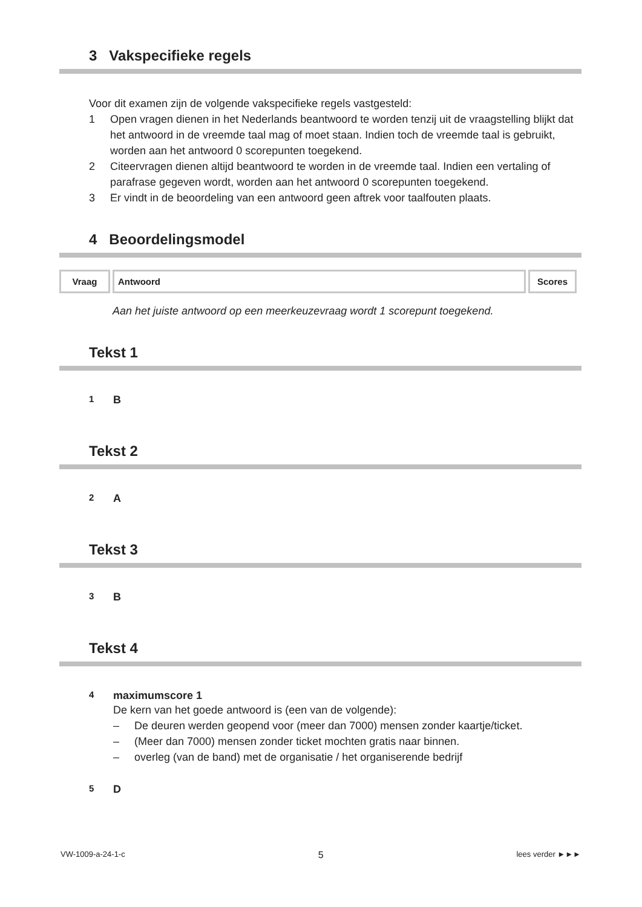3 Vakspecifieke regels
Voor dit examen zijn de volgende vakspecifieke regels vastgesteld:
1 Open vragen dienen in het Nederlands beantwoord te worden tenzij uit de vraagstelling blijkt dat het antwoord in de vreemde taal mag of moet staan. Indien toch de vreemde taal is gebruikt, worden aan het antwoord 0 scorepunten toegekend.
2 Citeervragen dienen altijd beantwoord te worden in de vreemde taal. Indien een vertaling of parafrase gegeven wordt, worden aan het antwoord 0 scorepunten toegekend.
3 Er vindt in de beoordeling van een antwoord geen aftrek voor taalfouten plaats.
4 Beoordelingsmodel
| Vraag | Antwoord | Scores |
Aan het juiste antwoord op een meerkeuzevraag wordt 1 scorepunt toegekend.
Tekst 1
1 B
Tekst 2
2 A
Tekst 3
3 B
Tekst 4
4 maximumscore 1
De kern van het goede antwoord is (een van de volgende):
– De deuren werden geopend voor (meer dan 7000) mensen zonder kaartje/ticket.
– (Meer dan 7000) mensen zonder ticket mochten gratis naar binnen.
– overleg (van de band) met de organisatie / het organiserende bedrijf
5 D
VW-1009-a-24-1-c 5 lees verder ►►►